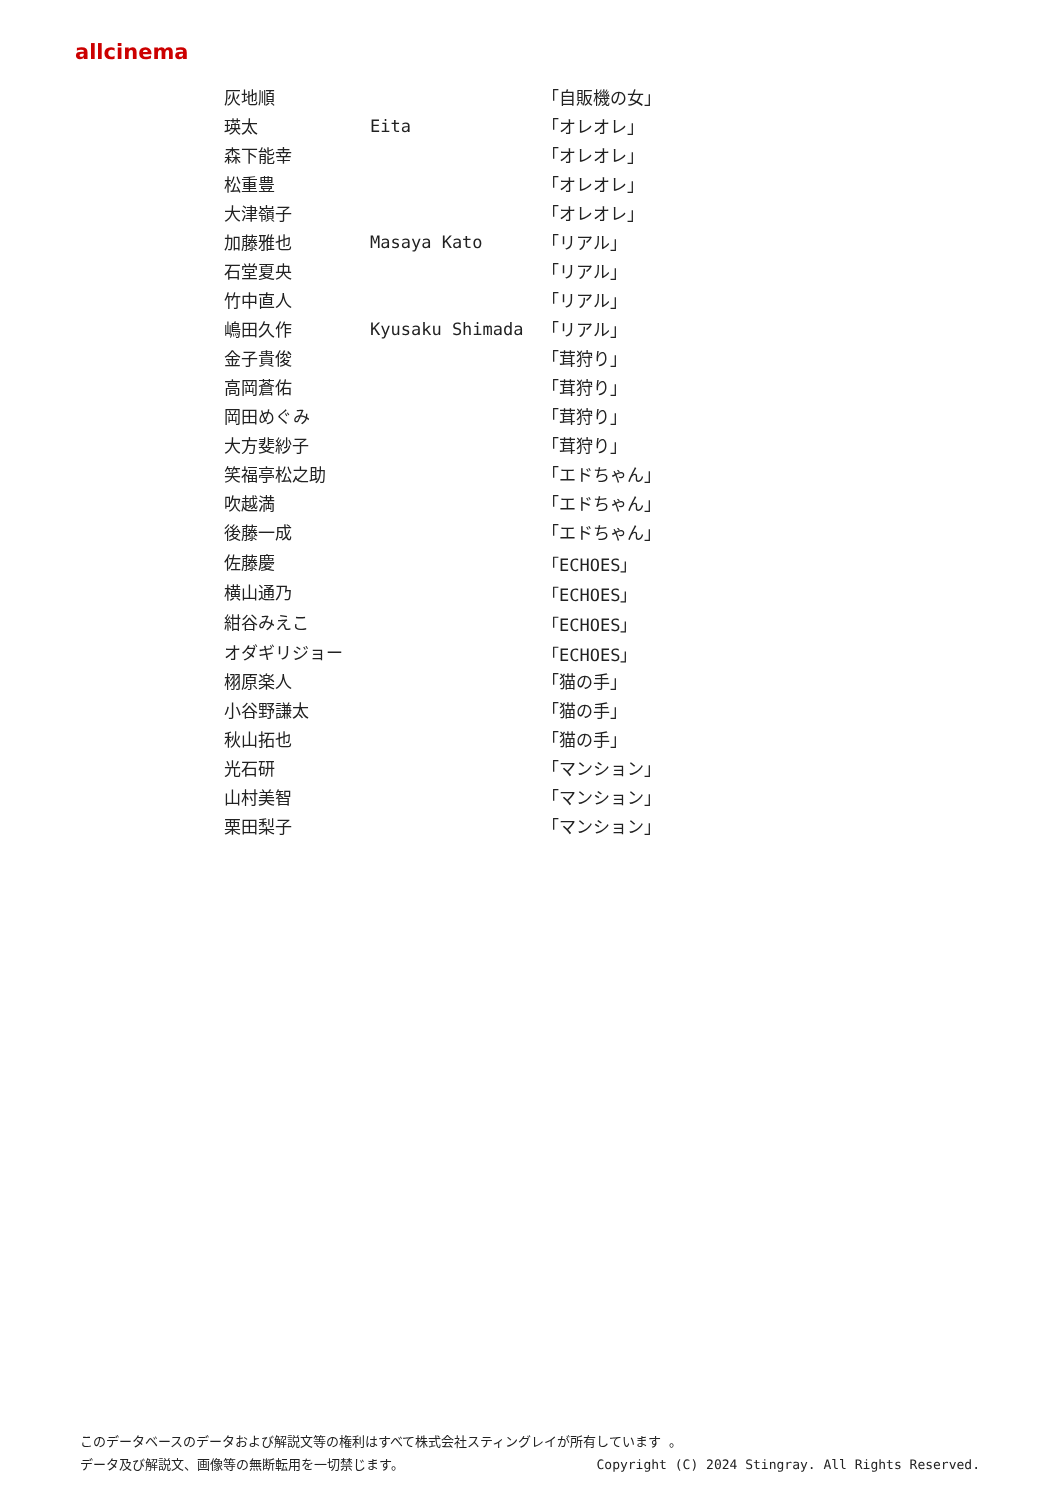allcinema
| 灰地順 | | 「自販機の女」 |
| 瑛太 | Eita | 「オレオレ」 |
| 森下能幸 | | 「オレオレ」 |
| 松重豊 | | 「オレオレ」 |
| 大津嶺子 | | 「オレオレ」 |
| 加藤雅也 | Masaya Kato | 「リアル」 |
| 石堂夏央 | | 「リアル」 |
| 竹中直人 | | 「リアル」 |
| 嶋田久作 | Kyusaku Shimada | 「リアル」 |
| 金子貴俊 | | 「茸狩り」 |
| 高岡蒼佑 | | 「茸狩り」 |
| 岡田めぐみ | | 「茸狩り」 |
| 大方斐紗子 | | 「茸狩り」 |
| 笑福亭松之助 | | 「エドちゃん」 |
| 吹越満 | | 「エドちゃん」 |
| 後藤一成 | | 「エドちゃん」 |
| 佐藤慶 | | 「ECHOES」 |
| 横山通乃 | | 「ECHOES」 |
| 紺谷みえこ | | 「ECHOES」 |
| オダギリジョー | | 「ECHOES」 |
| 栩原楽人 | | 「猫の手」 |
| 小谷野謙太 | | 「猫の手」 |
| 秋山拓也 | | 「猫の手」 |
| 光石研 | | 「マンション」 |
| 山村美智 | | 「マンション」 |
| 栗田梨子 | | 「マンション」 |
このデータベースのデータおよび解説文等の権利はすべて株式会社スティングレイが所有しています 。
データ及び解説文、画像等の無断転用を一切禁じます。 Copyright (C) 2024 Stingray. All Rights Reserved.